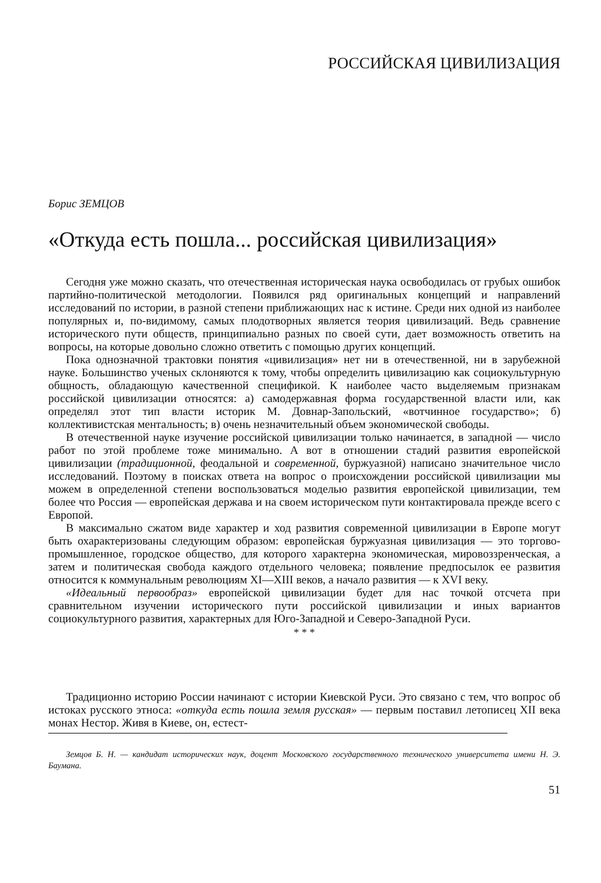РОССИЙСКАЯ ЦИВИЛИЗАЦИЯ
Борис ЗЕМЦОВ
«Откуда есть пошла... российская цивилизация»
Сегодня уже можно сказать, что отечественная историческая наука освободилась от грубых ошибок партийно-политической методологии. Появился ряд оригинальных концепций и направлений исследований по истории, в разной степени приближающих нас к истине. Среди них одной из наиболее популярных и, по-видимому, самых плодотворных является теория цивилизаций. Ведь сравнение исторического пути обществ, принципиально разных по своей сути, дает возможность ответить на вопросы, на которые довольно сложно ответить с помощью других концепций.
Пока однозначной трактовки понятия «цивилизация» нет ни в отечественной, ни в зарубежной науке. Большинство ученых склоняются к тому, чтобы определить цивилизацию как социокультурную общность, обладающую качественной спецификой. К наиболее часто выделяемым признакам российской цивилизации относятся: а) самодержавная форма государственной власти или, как определял этот тип власти историк М. Довнар-Запольский, «вотчинное государство»; б) коллективистская ментальность; в) очень незначительный объем экономической свободы.
В отечественной науке изучение российской цивилизации только начинается, в западной — число работ по этой проблеме тоже минимально. А вот в отношении стадий развития европейской цивилизации (традиционной, феодальной и современной, буржуазной) написано значительное число исследований. Поэтому в поисках ответа на вопрос о происхождении российской цивилизации мы можем в определенной степени воспользоваться моделью развития европейской цивилизации, тем более что Россия — европейская держава и на своем историческом пути контактировала прежде всего с Европой.
В максимально сжатом виде характер и ход развития современной цивилизации в Европе могут быть охарактеризованы следующим образом: европейская буржуазная цивилизация — это торгово-промышленное, городское общество, для которого характерна экономическая, мировоззренческая, а затем и политическая свобода каждого отдельного человека; появление предпосылок ее развития относится к коммунальным революциям XI—XIII веков, а начало развития — к XVI веку.
«Идеальный первообраз» европейской цивилизации будет для нас точкой отсчета при сравнительном изучении исторического пути российской цивилизации и иных вариантов социокультурного развития, характерных для Юго-Западной и Северо-Западной Руси.
* * *
Традиционно историю России начинают с истории Киевской Руси. Это связано с тем, что вопрос об истоках русского этноса: «откуда есть пошла земля русская» — первым поставил летописец XII века монах Нестор. Живя в Киеве, он, естест-
Земцов Б. Н. — кандидат исторических наук, доцент Московского государственного технического университета имени Н. Э. Баумана.
51